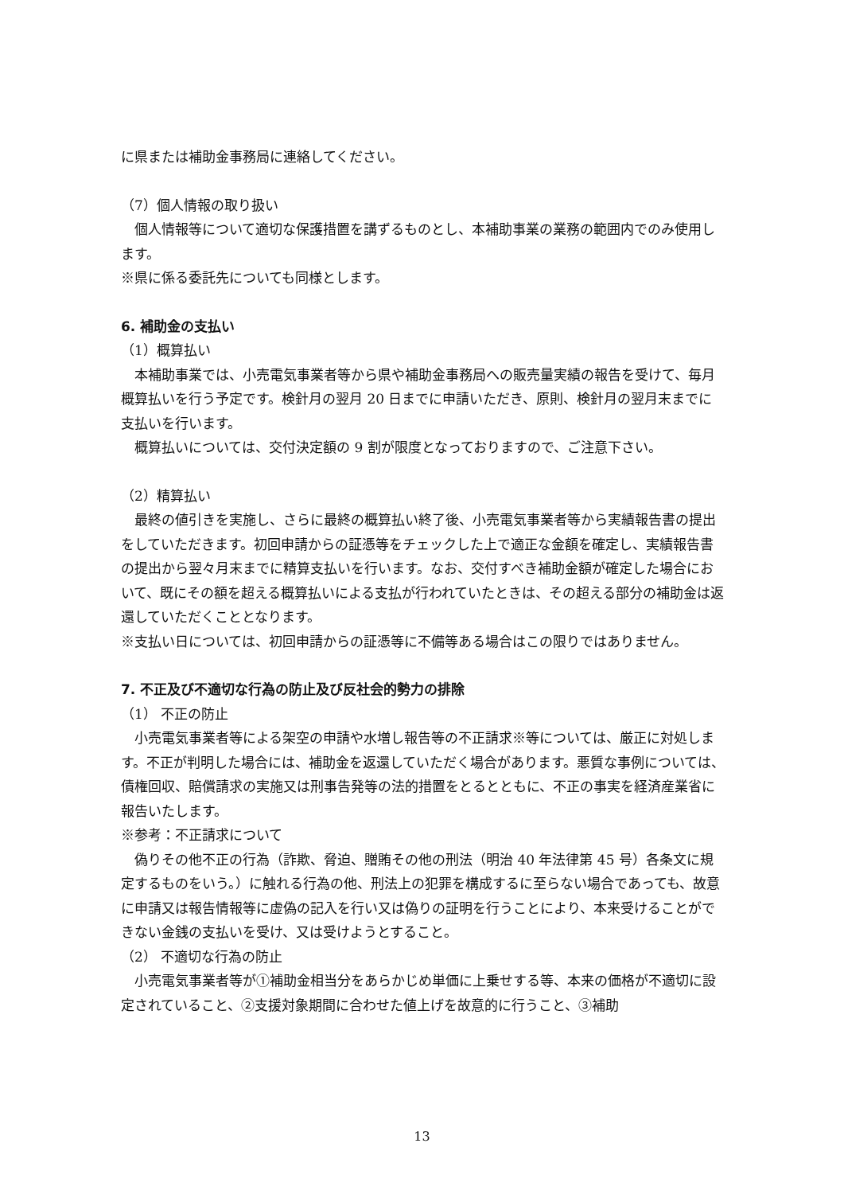に県または補助金事務局に連絡してください。
（7）個人情報の取り扱い
個人情報等について適切な保護措置を講ずるものとし、本補助事業の業務の範囲内でのみ使用します。
※県に係る委託先についても同様とします。
6. 補助金の支払い
（1）概算払い
本補助事業では、小売電気事業者等から県や補助金事務局への販売量実績の報告を受けて、毎月概算払いを行う予定です。検針月の翌月 20 日までに申請いただき、原則、検針月の翌月末までに支払いを行います。
概算払いについては、交付決定額の 9 割が限度となっておりますので、ご注意下さい。
（2）精算払い
最終の値引きを実施し、さらに最終の概算払い終了後、小売電気事業者等から実績報告書の提出をしていただきます。初回申請からの証憑等をチェックした上で適正な金額を確定し、実績報告書の提出から翌々月末までに精算支払いを行います。なお、交付すべき補助金額が確定した場合において、既にその額を超える概算払いによる支払が行われていたときは、その超える部分の補助金は返還していただくこととなります。
※支払い日については、初回申請からの証憑等に不備等ある場合はこの限りではありません。
7. 不正及び不適切な行為の防止及び反社会的勢力の排除
（1） 不正の防止
小売電気事業者等による架空の申請や水増し報告等の不正請求※等については、厳正に対処します。不正が判明した場合には、補助金を返還していただく場合があります。悪質な事例については、債権回収、賠償請求の実施又は刑事告発等の法的措置をとるとともに、不正の事実を経済産業省に報告いたします。
※参考：不正請求について
偽りその他不正の行為（詐欺、脅迫、贈賄その他の刑法（明治 40 年法律第 45 号）各条文に規定するものをいう。）に触れる行為の他、刑法上の犯罪を構成するに至らない場合であっても、故意に申請又は報告情報等に虚偽の記入を行い又は偽りの証明を行うことにより、本来受けることができない金銭の支払いを受け、又は受けようとすること。
（2） 不適切な行為の防止
小売電気事業者等が①補助金相当分をあらかじめ単価に上乗せする等、本来の価格が不適切に設定されていること、②支援対象期間に合わせた値上げを故意的に行うこと、③補助
13